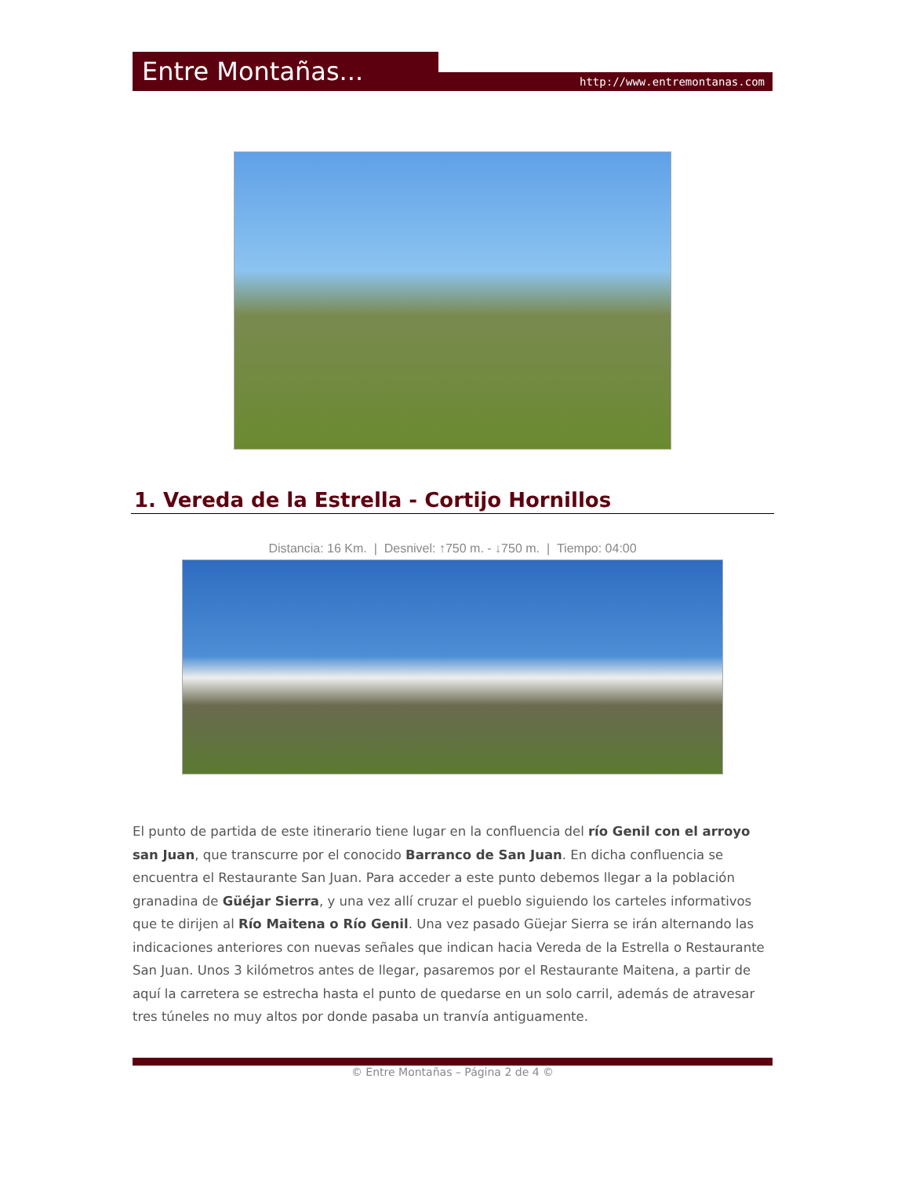Entre Montañas... http://www.entremontanas.com
1. Vereda de la Estrella - Cortijo Hornillos
Distancia: 16 Km. | Desnivel: ↑750 m. - ↓750 m. | Tiempo: 04:00
El punto de partida de este itinerario tiene lugar en la confluencia del río Genil con el arroyo san Juan, que transcurre por el conocido Barranco de San Juan. En dicha confluencia se encuentra el Restaurante San Juan. Para acceder a este punto debemos llegar a la población granadina de Güéjar Sierra, y una vez allí cruzar el pueblo siguiendo los carteles informativos que te dirijen al Río Maitena o Río Genil. Una vez pasado Güejar Sierra se irán alternando las indicaciones anteriores con nuevas señales que indican hacia Vereda de la Estrella o Restaurante San Juan. Unos 3 kilómetros antes de llegar, pasaremos por el Restaurante Maitena, a partir de aquí la carretera se estrecha hasta el punto de quedarse en un solo carril, además de atravesar tres túneles no muy altos por donde pasaba un tranvía antiguamente.
© Entre Montañas – Página 2 de 4 ©